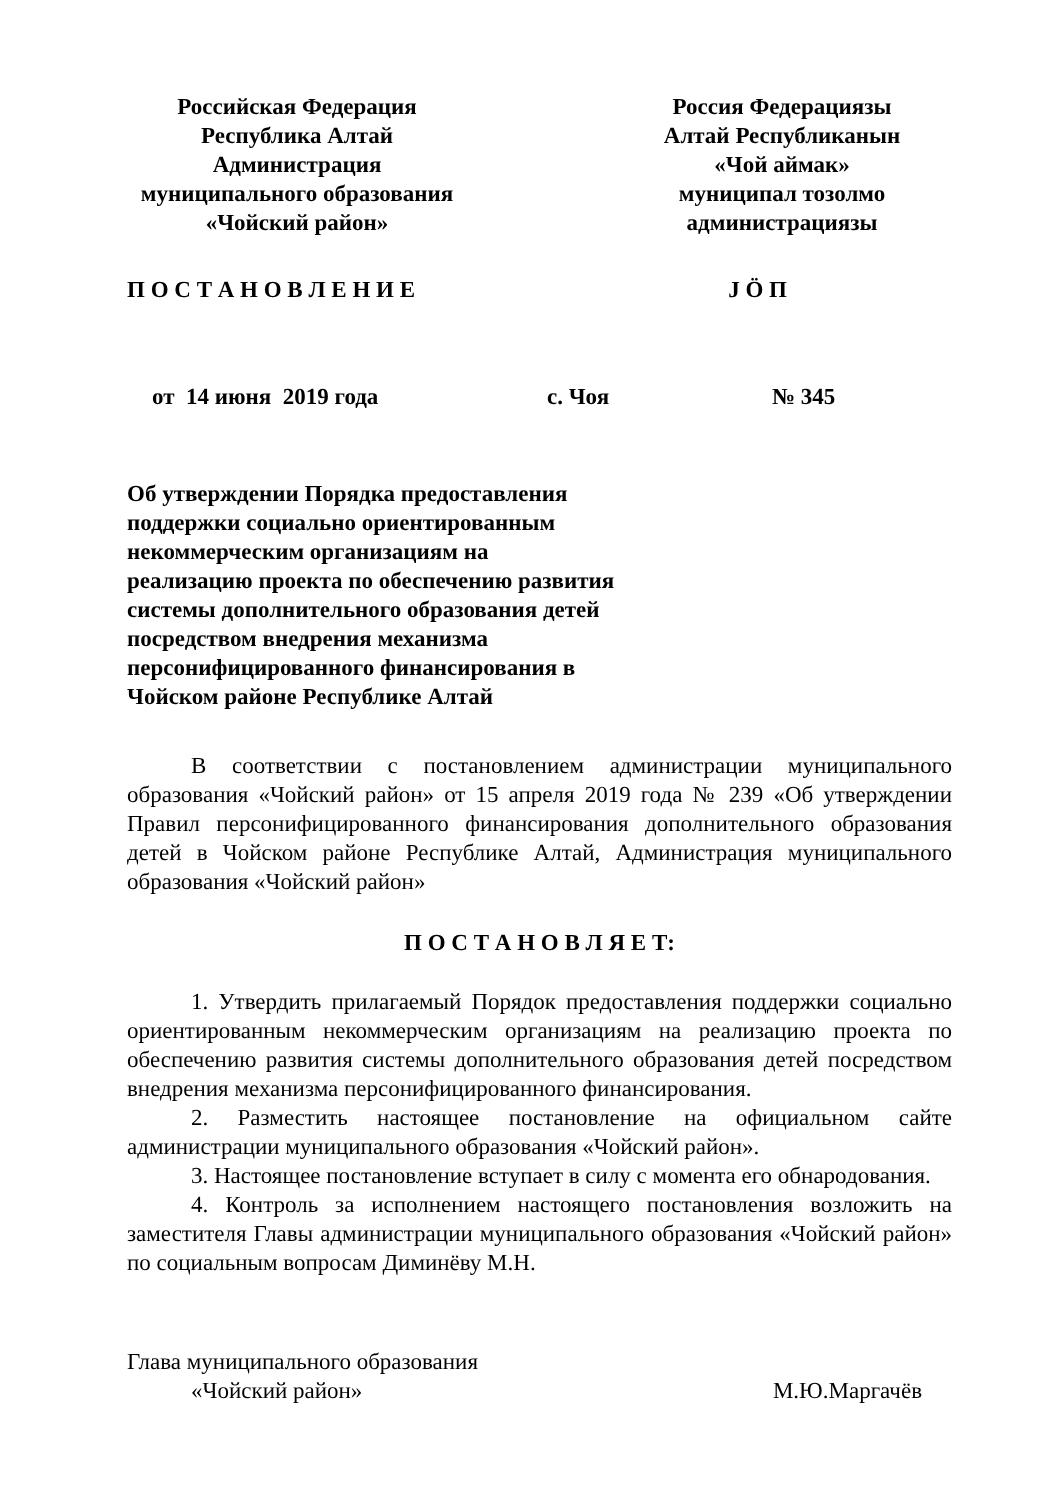Российская Федерация
Республика Алтай
Администрация
муниципального образования
«Чойский район»
Россия Федерациязы
Алтай Республиканын
«Чой аймак»
муниципал тозолмо
администрациязы
П О С Т А Н О В Л Е Н И Е J Ӧ П
от 14 июня 2019 года с. Чоя № 345
Об утверждении Порядка предоставления поддержки социально ориентированным некоммерческим организациям на реализацию проекта по обеспечению развития системы дополнительного образования детей посредством внедрения механизма персонифицированного финансирования в Чойском районе Республике Алтай
В соответствии с постановлением администрации муниципального образования «Чойский район» от 15 апреля 2019 года № 239 «Об утверждении Правил персонифицированного финансирования дополнительного образования детей в Чойском районе Республике Алтай, Администрация муниципального образования «Чойский район»
П О С Т А Н О В Л Я Е Т:
1. Утвердить прилагаемый Порядок предоставления поддержки социально ориентированным некоммерческим организациям на реализацию проекта по обеспечению развития системы дополнительного образования детей посредством внедрения механизма персонифицированного финансирования.
2. Разместить настоящее постановление на официальном сайте администрации муниципального образования «Чойский район».
3. Настоящее постановление вступает в силу с момента его обнародования.
4. Контроль за исполнением настоящего постановления возложить на заместителя Главы администрации муниципального образования «Чойский район» по социальным вопросам Диминёву М.Н.
Глава муниципального образования
«Чойский район» М.Ю.Маргачёв